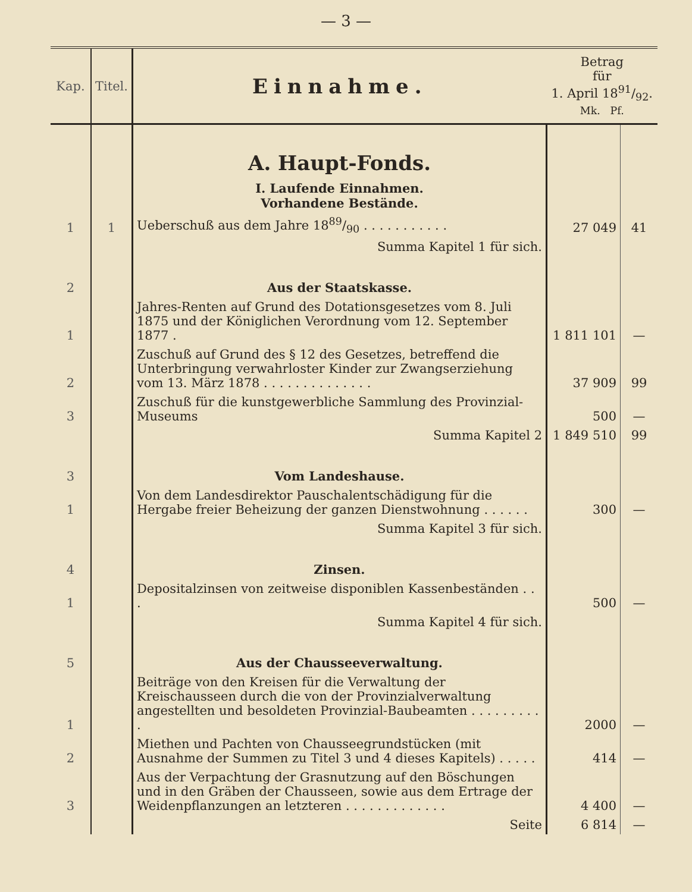— 3 —
| Kap. | Titel. | Einnahme. | Betrag für 1. April 1891/92. Mk. Pf. | |
| --- | --- | --- | --- | --- |
| | | A. Haupt-Fonds. I. Laufende Einnahmen. Vorhandene Bestände. | | |
| 1 | 1 | Ueberschuß aus dem Jahre 1889/90 . . . . . . . . . . . | 27 049 | 41 |
| | | Summa Kapitel 1 für sich. | | |
| 2 | | Aus der Staatskasse. | | |
| 1 | | Jahres-Renten auf Grund des Dotationsgesetzes vom 8. Juli 1875 und der Königlichen Verordnung vom 12. September 1877 . | 1 811 101 | — |
| 2 | | Zuschuß auf Grund des § 12 des Gesetzes, betreffend die Unterbringung verwahrloster Kinder zur Zwangserziehung vom 13. März 1878 . . . . . . . . . . . . . . | 37 909 | 99 |
| 3 | | Zuschuß für die kunstgewerbliche Sammlung des Provinzial-Museums | 500 | — |
| | | Summa Kapitel 2 | 1 849 510 | 99 |
| 3 | | Vom Landeshause. | | |
| 1 | | Von dem Landesdirektor Pauschalentschädigung für die Hergabe freier Beheizung der ganzen Dienstwohnung . . . . . . | 300 | — |
| | | Summa Kapitel 3 für sich. | | |
| 4 | | Zinsen. | | |
| 1 | | Depositalzinsen von zeitweise disponiblen Kassenbeständen . . . | 500 | — |
| | | Summa Kapitel 4 für sich. | | |
| 5 | | Aus der Chausseeverwaltung. | | |
| 1 | | Beiträge von den Kreisen für die Verwaltung der Kreischausseen durch die von der Provinzialverwaltung angestellten und besoldeten Provinzial-Baubeamten . . . . . . . . . . | 2000 | — |
| 2 | | Miethen und Pachten von Chausseegrundstücken (mit Ausnahme der Summen zu Titel 3 und 4 dieses Kapitels) . . . . . | 414 | — |
| 3 | | Aus der Verpachtung der Grasnutzung auf den Böschungen und in den Gräben der Chausseen, sowie aus dem Ertrage der Weidenpflanzungen an letzteren . . . . . . . . . . . . . | 4 400 | — |
| | | Seite | 6 814 | — |